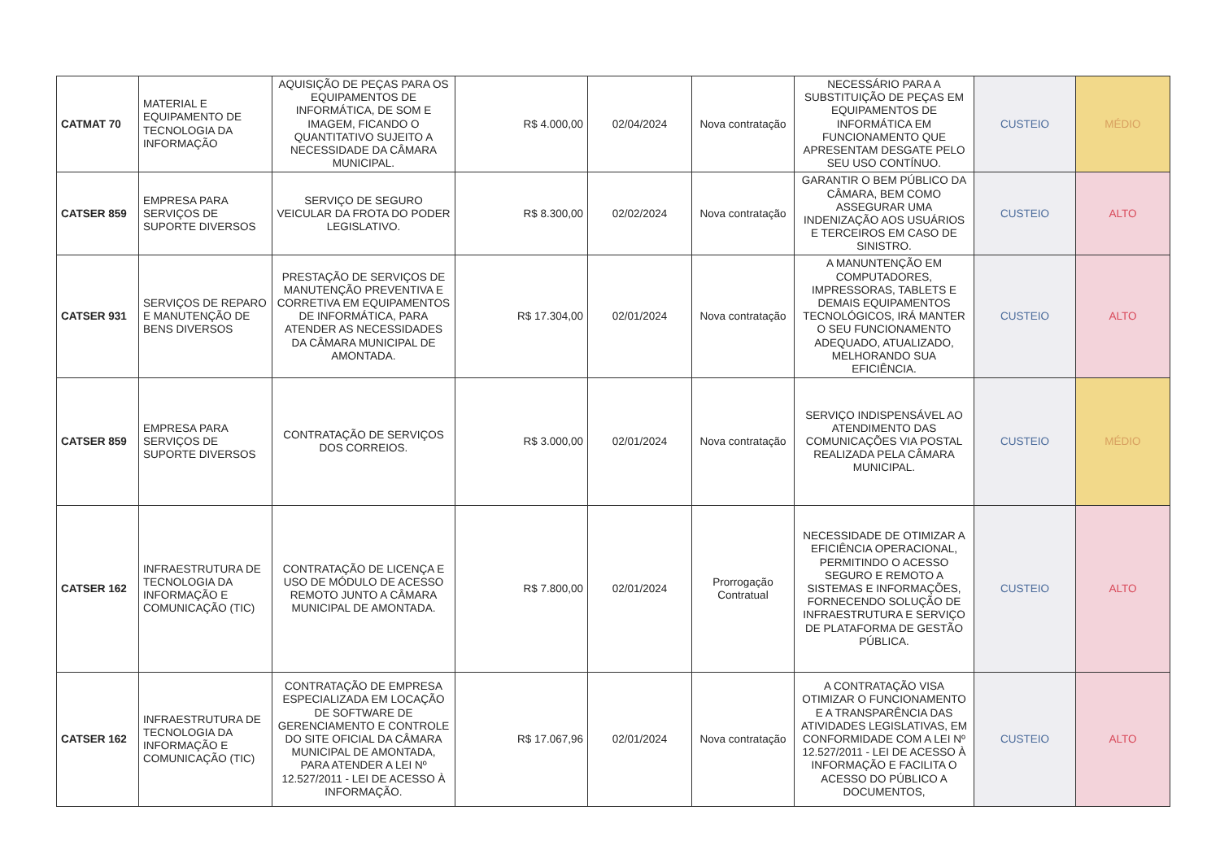| CATMAT 70 | MATERIAL E EQUIPAMENTO DE TECNOLOGIA DA INFORMAÇÃO | AQUISIÇÃO DE PEÇAS PARA OS EQUIPAMENTOS DE INFORMÁTICA, DE SOM E IMAGEM, FICANDO O QUANTITATIVO SUJEITO A NECESSIDADE DA CÂMARA MUNICIPAL. | R$ 4.000,00 | 02/04/2024 | Nova contratação | NECESSÁRIO PARA A SUBSTITUIÇÃO DE PEÇAS EM EQUIPAMENTOS DE INFORMÁTICA EM FUNCIONAMENTO QUE APRESENTAM DESGATE PELO SEU USO CONTÍNUO. | CUSTEIO | MÉDIO |
| CATSER 859 | EMPRESA PARA SERVIÇOS DE SUPORTE DIVERSOS | SERVIÇO DE SEGURO VEICULAR DA FROTA DO PODER LEGISLATIVO. | R$ 8.300,00 | 02/02/2024 | Nova contratação | GARANTIR O BEM PÚBLICO DA CÂMARA, BEM COMO ASSEGURAR UMA INDENIZAÇÃO AOS USUÁRIOS E TERCEIROS EM CASO DE SINISTRO. | CUSTEIO | ALTO |
| CATSER 931 | SERVIÇOS DE REPARO E MANUTENÇÃO DE BENS DIVERSOS | PRESTAÇÃO DE SERVIÇOS DE MANUTENÇÃO PREVENTIVA E CORRETIVA EM EQUIPAMENTOS DE INFORMÁTICA, PARA ATENDER AS NECESSIDADES DA CÂMARA MUNICIPAL DE AMONTADA. | R$ 17.304,00 | 02/01/2024 | Nova contratação | A MANUNTENÇÃO EM COMPUTADORES, IMPRESSORAS, TABLETS E DEMAIS EQUIPAMENTOS TECNOLÓGICOS, IRÁ MANTER O SEU FUNCIONAMENTO ADEQUADO, ATUALIZADO, MELHORANDO SUA EFICIÊNCIA. | CUSTEIO | ALTO |
| CATSER 859 | EMPRESA PARA SERVIÇOS DE SUPORTE DIVERSOS | CONTRATAÇÃO DE SERVIÇOS DOS CORREIOS. | R$ 3.000,00 | 02/01/2024 | Nova contratação | SERVIÇO INDISPENSÁVEL AO ATENDIMENTO DAS COMUNICAÇÕES VIA POSTAL REALIZADA PELA CÂMARA MUNICIPAL. | CUSTEIO | MÉDIO |
| CATSER 162 | INFRAESTRUTURA DE TECNOLOGIA DA INFORMAÇÃO E COMUNICAÇÃO (TIC) | CONTRATAÇÃO DE LICENÇA E USO DE MÓDULO DE ACESSO REMOTO JUNTO A CÂMARA MUNICIPAL DE AMONTADA. | R$ 7.800,00 | 02/01/2024 | Prorrogação Contratual | NECESSIDADE DE OTIMIZAR A EFICIÊNCIA OPERACIONAL, PERMITINDO O ACESSO SEGURO E REMOTO A SISTEMAS E INFORMAÇÕES, FORNECENDO SOLUÇÃO DE INFRAESTRUTURA E SERVIÇO DE PLATAFORMA DE GESTÃO PÚBLICA. | CUSTEIO | ALTO |
| CATSER 162 | INFRAESTRUTURA DE TECNOLOGIA DA INFORMAÇÃO E COMUNICAÇÃO (TIC) | CONTRATAÇÃO DE EMPRESA ESPECIALIZADA EM LOCAÇÃO DE SOFTWARE DE GERENCIAMENTO E CONTROLE DO SITE OFICIAL DA CÂMARA MUNICIPAL DE AMONTADA, PARA ATENDER A LEI Nº 12.527/2011 - LEI DE ACESSO À INFORMAÇÃO. | R$ 17.067,96 | 02/01/2024 | Nova contratação | A CONTRATAÇÃO VISA OTIMIZAR O FUNCIONAMENTO E A TRANSPARÊNCIA DAS ATIVIDADES LEGISLATIVAS, EM CONFORMIDADE COM A LEI Nº 12.527/2011 - LEI DE ACESSO À INFORMAÇÃO E FACILITA O ACESSO DO PÚBLICO A DOCUMENTOS, | CUSTEIO | ALTO |